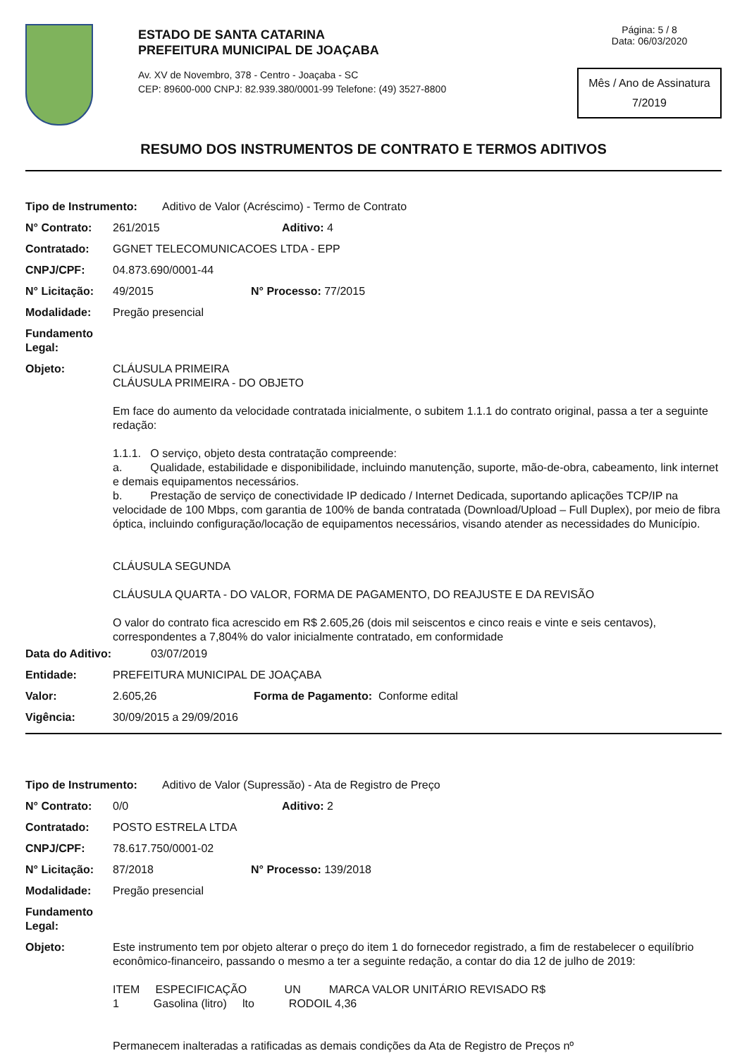ESTADO DE SANTA CATARINA
PREFEITURA MUNICIPAL DE JOAÇABA
Av. XV de Novembro, 378 - Centro - Joaçaba - SC
CEP: 89600-000 CNPJ: 82.939.380/0001-99 Telefone: (49) 3527-8800
Página: 5 / 8
Data: 06/03/2020
Mês / Ano de Assinatura
7/2019
RESUMO DOS INSTRUMENTOS DE CONTRATO E TERMOS ADITIVOS
Tipo de Instrumento: Aditivo de Valor (Acréscimo) - Termo de Contrato
N° Contrato: 261/2015 Aditivo: 4
Contratado: GGNET TELECOMUNICACOES LTDA - EPP
CNPJ/CPF: 04.873.690/0001-44
N° Licitação: 49/2015 N° Processo: 77/2015
Modalidade: Pregão presencial
Fundamento Legal:
Objeto:
CLÁUSULA PRIMEIRA
CLÁUSULA PRIMEIRA - DO OBJETO
Em face do aumento da velocidade contratada inicialmente, o subitem 1.1.1 do contrato original, passa a ter a seguinte redação:
1.1.1. O serviço, objeto desta contratação compreende:
a. Qualidade, estabilidade e disponibilidade, incluindo manutenção, suporte, mão-de-obra, cabeamento, link internet e demais equipamentos necessários.
b. Prestação de serviço de conectividade IP dedicado / Internet Dedicada, suportando aplicações TCP/IP na velocidade de 100 Mbps, com garantia de 100% de banda contratada (Download/Upload – Full Duplex), por meio de fibra óptica, incluindo configuração/locação de equipamentos necessários, visando atender as necessidades do Município.
CLÁUSULA SEGUNDA
CLÁUSULA QUARTA - DO VALOR, FORMA DE PAGAMENTO, DO REAJUSTE E DA REVISÃO
O valor do contrato fica acrescido em R$ 2.605,26 (dois mil seiscentos e cinco reais e vinte e seis centavos), correspondentes a 7,804% do valor inicialmente contratado, em conformidade
Data do Aditivo: 03/07/2019
Entidade: PREFEITURA MUNICIPAL DE JOAÇABA
Valor: 2.605,26 Forma de Pagamento: Conforme edital
Vigência: 30/09/2015 a 29/09/2016
Tipo de Instrumento: Aditivo de Valor (Supressão) - Ata de Registro de Preço
N° Contrato: 0/0 Aditivo: 2
Contratado: POSTO ESTRELA LTDA
CNPJ/CPF: 78.617.750/0001-02
N° Licitação: 87/2018 N° Processo: 139/2018
Modalidade: Pregão presencial
Fundamento Legal:
Objeto:
Este instrumento tem por objeto alterar o preço do item 1 do fornecedor registrado, a fim de restabelecer o equilíbrio econômico-financeiro, passando o mesmo a ter a seguinte redação, a contar do dia 12 de julho de 2019:
ITEM ESPECIFICAÇÃO UN MARCA VALOR UNITÁRIO REVISADO R$
1 Gasolina (litro) lto RODOIL 4,36
Permanecem inalteradas a ratificadas as demais condições da Ata de Registro de Preços nº